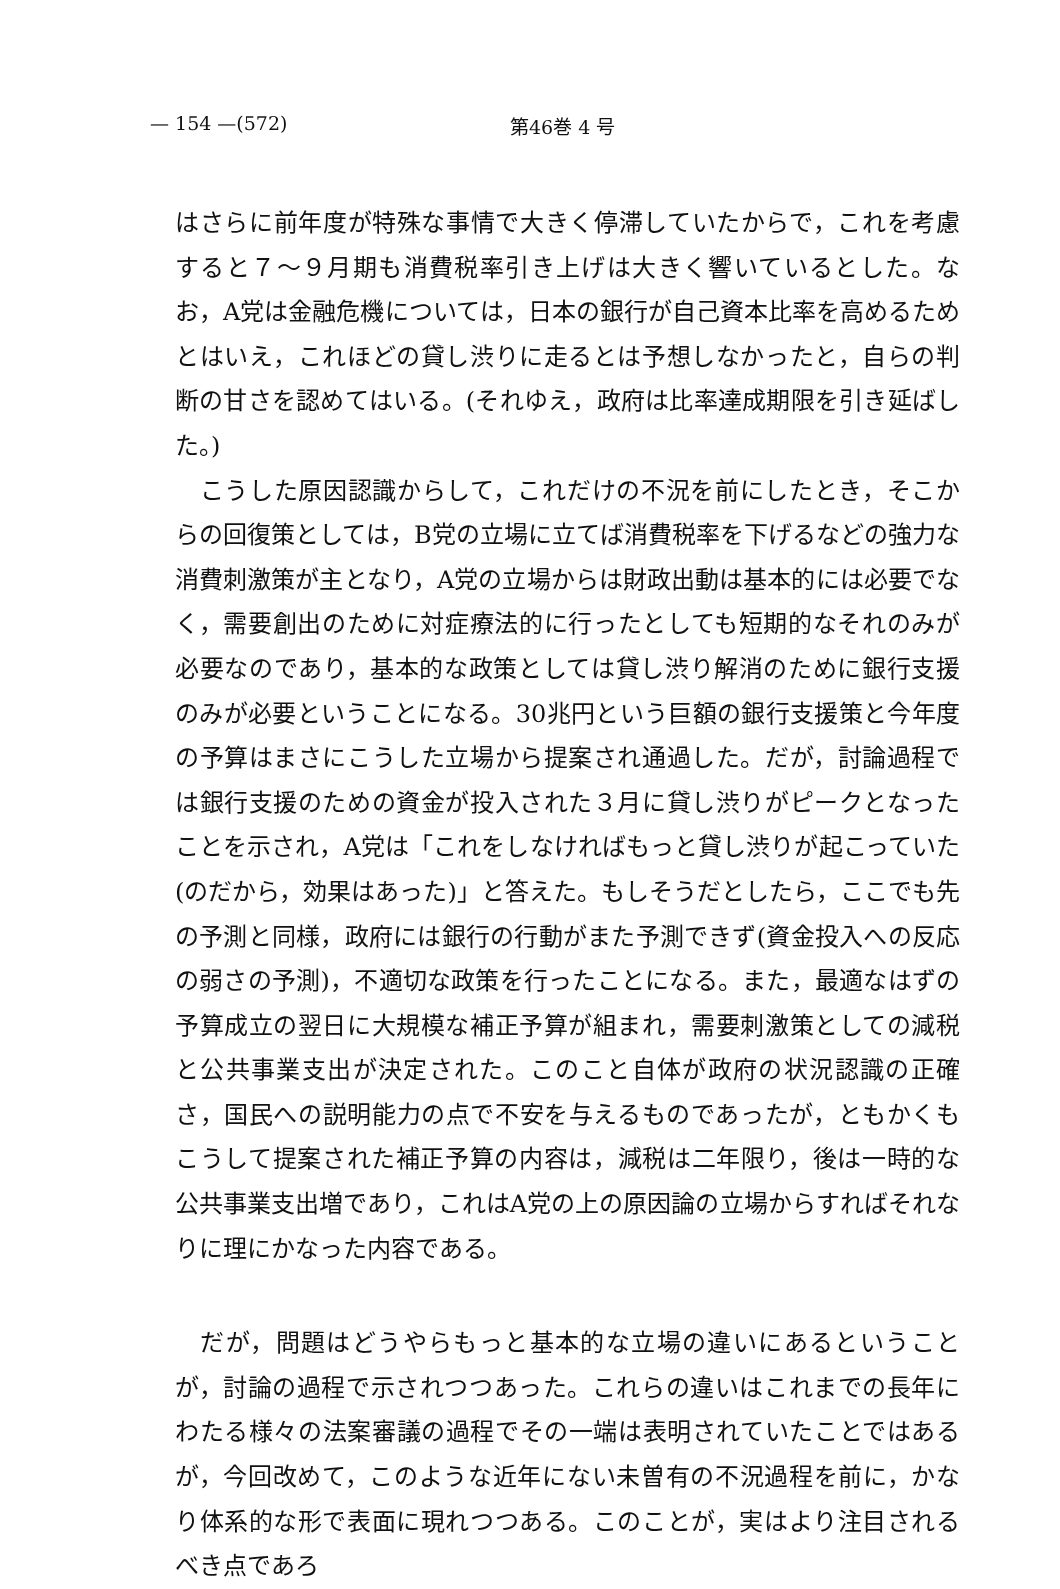— 154 —(572) 第46巻 4 号
はさらに前年度が特殊な事情で大きく停滞していたからで，これを考慮すると７～９月期も消費税率引き上げは大きく響いているとした。なお，A党は金融危機については，日本の銀行が自己資本比率を高めるためとはいえ，これほどの貸し渋りに走るとは予想しなかったと，自らの判断の甘さを認めてはいる。(それゆえ，政府は比率達成期限を引き延ばした。)
　こうした原因認識からして，これだけの不況を前にしたとき，そこからの回復策としては，B党の立場に立てば消費税率を下げるなどの強力な消費刺激策が主となり，A党の立場からは財政出動は基本的には必要でなく，需要創出のために対症療法的に行ったとしても短期的なそれのみが必要なのであり，基本的な政策としては貸し渋り解消のために銀行支援のみが必要ということになる。30兆円という巨額の銀行支援策と今年度の予算はまさにこうした立場から提案され通過した。だが，討論過程では銀行支援のための資金が投入された３月に貸し渋りがピークとなったことを示され，A党は「これをしなければもっと貸し渋りが起こっていた(のだから，効果はあった)」と答えた。もしそうだとしたら，ここでも先の予測と同様，政府には銀行の行動がまた予測できず(資金投入への反応の弱さの予測)，不適切な政策を行ったことになる。また，最適なはずの予算成立の翌日に大規模な補正予算が組まれ，需要刺激策としての減税と公共事業支出が決定された。このこと自体が政府の状況認識の正確さ，国民への説明能力の点で不安を与えるものであったが，ともかくもこうして提案された補正予算の内容は，減税は二年限り，後は一時的な公共事業支出増であり，これはA党の上の原因論の立場からすればそれなりに理にかなった内容である。
　だが，問題はどうやらもっと基本的な立場の違いにあるということが，討論の過程で示されつつあった。これらの違いはこれまでの長年にわたる様々の法案審議の過程でその一端は表明されていたことではあるが，今回改めて，このような近年にない未曽有の不況過程を前に，かなり体系的な形で表面に現れつつある。このことが，実はより注目されるべき点であろ